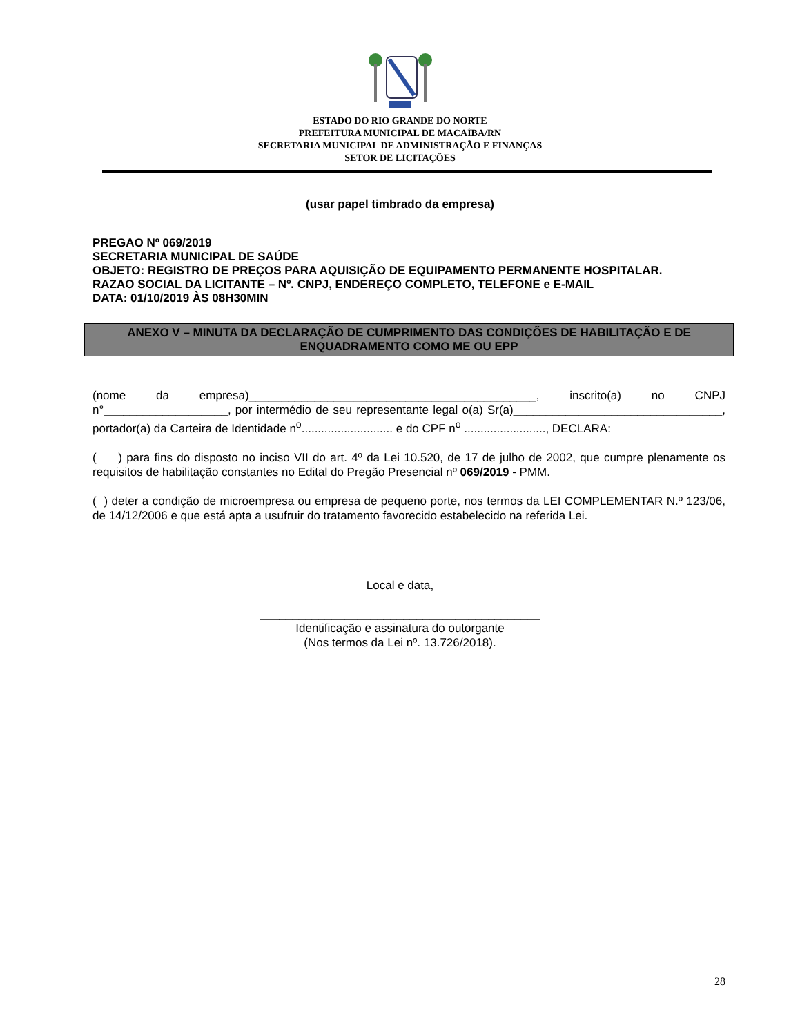ESTADO DO RIO GRANDE DO NORTE
PREFEITURA MUNICIPAL DE MACAÍBA/RN
SECRETARIA MUNICIPAL DE ADMINISTRAÇÃO E FINANÇAS
SETOR DE LICITAÇÕES
(usar papel timbrado da empresa)
PREGAO Nº 069/2019
SECRETARIA MUNICIPAL DE SAÚDE
OBJETO: REGISTRO DE PREÇOS PARA AQUISIÇÃO DE EQUIPAMENTO PERMANENTE HOSPITALAR.
RAZAO SOCIAL DA LICITANTE – Nº. CNPJ, ENDEREÇO COMPLETO, TELEFONE e E-MAIL
DATA: 01/10/2019 ÀS 08H30MIN
ANEXO V – MINUTA DA DECLARAÇÃO DE CUMPRIMENTO DAS CONDIÇÕES DE HABILITAÇÃO E DE ENQUADRAMENTO COMO ME OU EPP
(nome da empresa)____________________________________________, inscrito(a) no CNPJ n°___________________, por intermédio de seu representante legal o(a) Sr(a)________________________________, portador(a) da Carteira de Identidade n<sup>o</sup>............................ e do CPF n<sup>o</sup> ........................., DECLARA:
( ) para fins do disposto no inciso VII do art. 4º da Lei 10.520, de 17 de julho de 2002, que cumpre plenamente os requisitos de habilitação constantes no Edital do Pregão Presencial nº 069/2019 - PMM.
( ) deter a condição de microempresa ou empresa de pequeno porte, nos termos da LEI COMPLEMENTAR N.º 123/06, de 14/12/2006 e que está apta a usufruir do tratamento favorecido estabelecido na referida Lei.
Local e data,
___________________________________________
Identificação e assinatura do outorgante
(Nos termos da Lei nº. 13.726/2018).
28